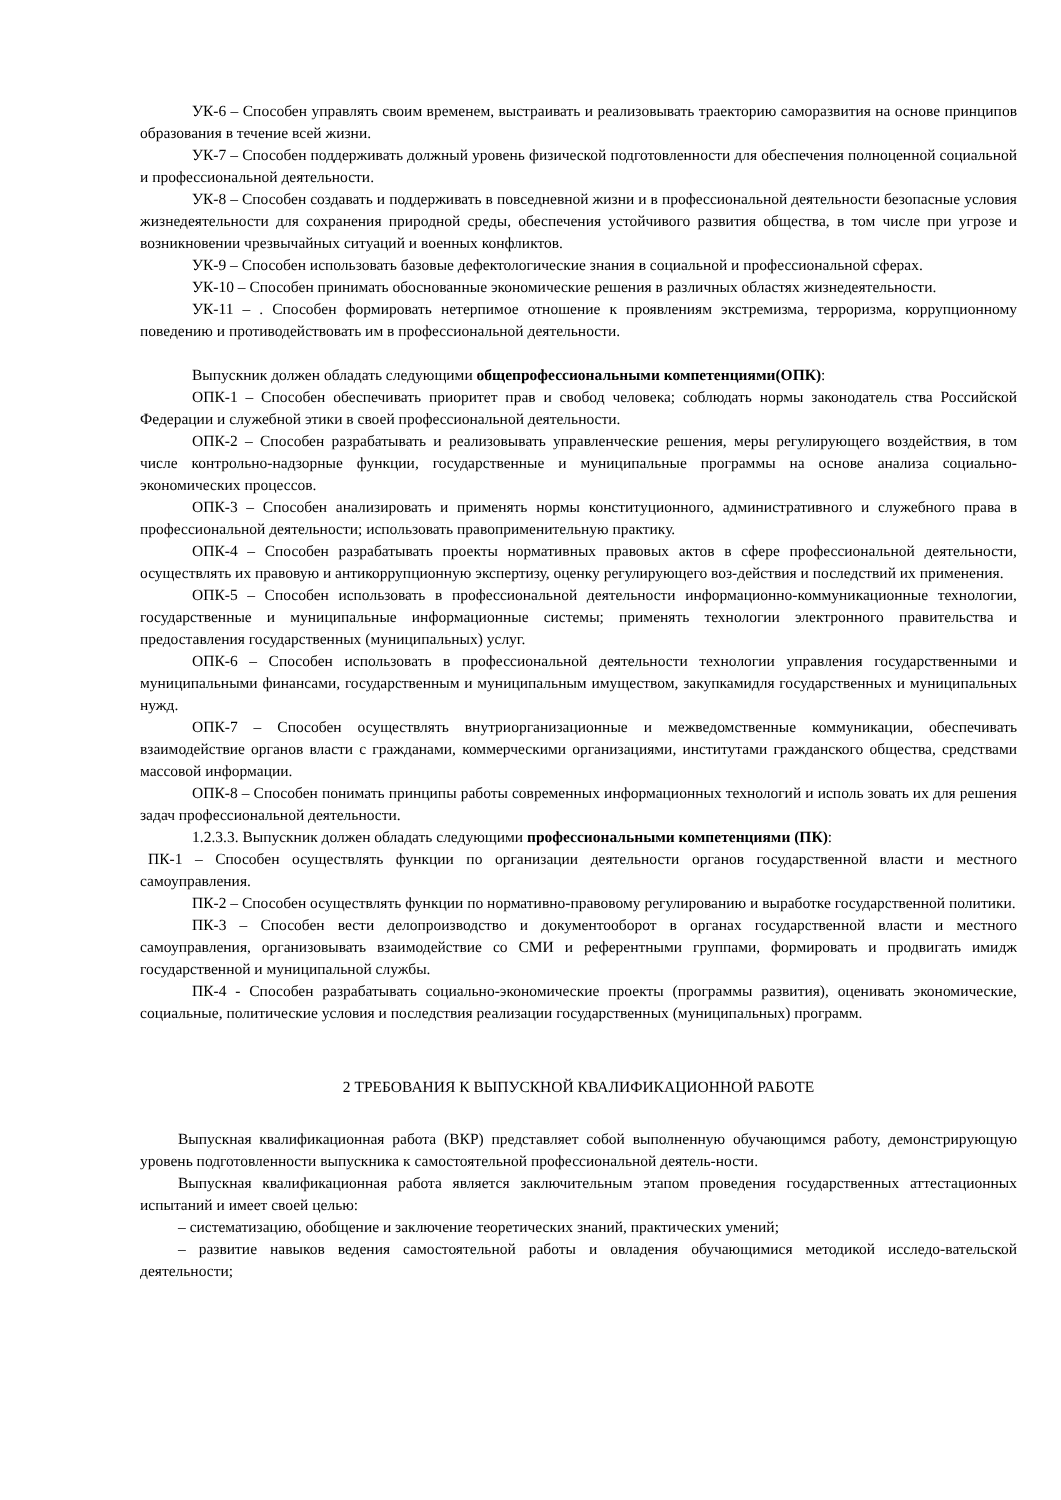УК-6 – Способен управлять своим временем, выстраивать и реализовывать траекторию саморазвития на основе принципов образования в течение всей жизни.
УК-7 – Способен поддерживать должный уровень физической подготовленности для обеспечения полноценной социальной и профессиональной деятельности.
УК-8 – Способен создавать и поддерживать в повседневной жизни и в профессиональной деятельности безопасные условия жизнедеятельности для сохранения природной среды, обеспечения устойчивого развития общества, в том числе при угрозе и возникновении чрезвычайных ситуаций и военных конфликтов.
УК-9 – Способен использовать базовые дефектологические знания в социальной и профессиональной сферах.
УК-10 – Способен принимать обоснованные экономические решения в различных областях жизнедеятельности.
УК-11 – . Способен формировать нетерпимое отношение к проявлениям экстремизма, терроризма, коррупционному поведению и противодействовать им в профессиональной деятельности.
Выпускник должен обладать следующими общепрофессиональными компетенциями(ОПК):
ОПК-1 – Способен обеспечивать приоритет прав и свобод человека; соблюдать нормы законодатель ства Российской Федерации и служебной этики в своей профессиональной деятельности.
ОПК-2 – Способен разрабатывать и реализовывать управленческие решения, меры регулирующего воздействия, в том числе контрольно-надзорные функции, государственные и муниципальные программы на основе анализа социально-экономических процессов.
ОПК-3 – Способен анализировать и применять нормы конституционного, административного и служебного права в профессиональной деятельности; использовать правоприменительную практику.
ОПК-4 – Способен разрабатывать проекты нормативных правовых актов в сфере профессиональной деятельности, осуществлять их правовую и антикоррупционную экспертизу, оценку регулирующего воз-действия и последствий их применения.
ОПК-5 – Способен использовать в профессиональной деятельности информационно-коммуникационные технологии, государственные и муниципальные информационные системы; применять технологии электронного правительства и предоставления государственных (муниципальных) услуг.
ОПК-6 – Способен использовать в профессиональной деятельности технологии управления государственными и муниципальными финансами, государственным и муниципальным имуществом, закупкамидля государственных и муниципальных нужд.
ОПК-7 – Способен осуществлять внутриорганизационные и межведомственные коммуникации, обеспечивать взаимодействие органов власти с гражданами, коммерческими организациями, институтами гражданского общества, средствами массовой информации.
ОПК-8 – Способен понимать принципы работы современных информационных технологий и исполь зовать их для решения задач профессиональной деятельности.
1.2.3.3. Выпускник должен обладать следующими профессиональными компетенциями (ПК):
ПК-1 – Способен осуществлять функции по организации деятельности органов государственной власти и местного самоуправления.
ПК-2 – Способен осуществлять функции по нормативно-правовому регулированию и выработке государственной политики.
ПК-3 – Способен вести делопроизводство и документооборот в органах государственной власти и местного самоуправления, организовывать взаимодействие со СМИ и референтными группами, формировать и продвигать имидж государственной и муниципальной службы.
ПК-4 - Способен разрабатывать социально-экономические проекты (программы развития), оценивать экономические, социальные, политические условия и последствия реализации государственных (муниципальных) программ.
2 ТРЕБОВАНИЯ К ВЫПУСКНОЙ КВАЛИФИКАЦИОННОЙ РАБОТЕ
Выпускная квалификационная работа (ВКР) представляет собой выполненную обучающимся работу, демонстрирующую уровень подготовленности выпускника к самостоятельной профессиональной деятель-ности.
Выпускная квалификационная работа является заключительным этапом проведения государственных аттестационных испытаний и имеет своей целью:
– систематизацию, обобщение и заключение теоретических знаний, практических умений;
– развитие навыков ведения самостоятельной работы и овладения обучающимися методикой исследо-вательской деятельности;